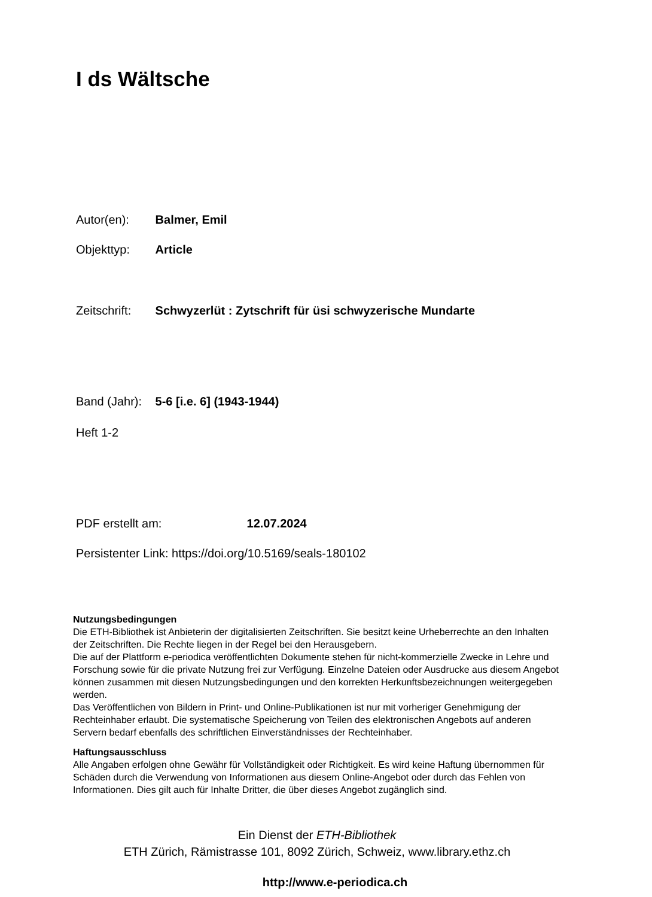I ds Wältsche
Autor(en): Balmer, Emil
Objekttyp: Article
Zeitschrift: Schwyzerlüt : Zytschrift für üsi schwyzerische Mundarte
Band (Jahr): 5-6 [i.e. 6] (1943-1944)
Heft 1-2
PDF erstellt am: 12.07.2024
Persistenter Link: https://doi.org/10.5169/seals-180102
Nutzungsbedingungen
Die ETH-Bibliothek ist Anbieterin der digitalisierten Zeitschriften. Sie besitzt keine Urheberrechte an den Inhalten der Zeitschriften. Die Rechte liegen in der Regel bei den Herausgebern.
Die auf der Plattform e-periodica veröffentlichten Dokumente stehen für nicht-kommerzielle Zwecke in Lehre und Forschung sowie für die private Nutzung frei zur Verfügung. Einzelne Dateien oder Ausdrucke aus diesem Angebot können zusammen mit diesen Nutzungsbedingungen und den korrekten Herkunftsbezeichnungen weitergegeben werden.
Das Veröffentlichen von Bildern in Print- und Online-Publikationen ist nur mit vorheriger Genehmigung der Rechteinhaber erlaubt. Die systematische Speicherung von Teilen des elektronischen Angebots auf anderen Servern bedarf ebenfalls des schriftlichen Einverständnisses der Rechteinhaber.
Haftungsausschluss
Alle Angaben erfolgen ohne Gewähr für Vollständigkeit oder Richtigkeit. Es wird keine Haftung übernommen für Schäden durch die Verwendung von Informationen aus diesem Online-Angebot oder durch das Fehlen von Informationen. Dies gilt auch für Inhalte Dritter, die über dieses Angebot zugänglich sind.
Ein Dienst der ETH-Bibliothek
ETH Zürich, Rämistrasse 101, 8092 Zürich, Schweiz, www.library.ethz.ch
http://www.e-periodica.ch